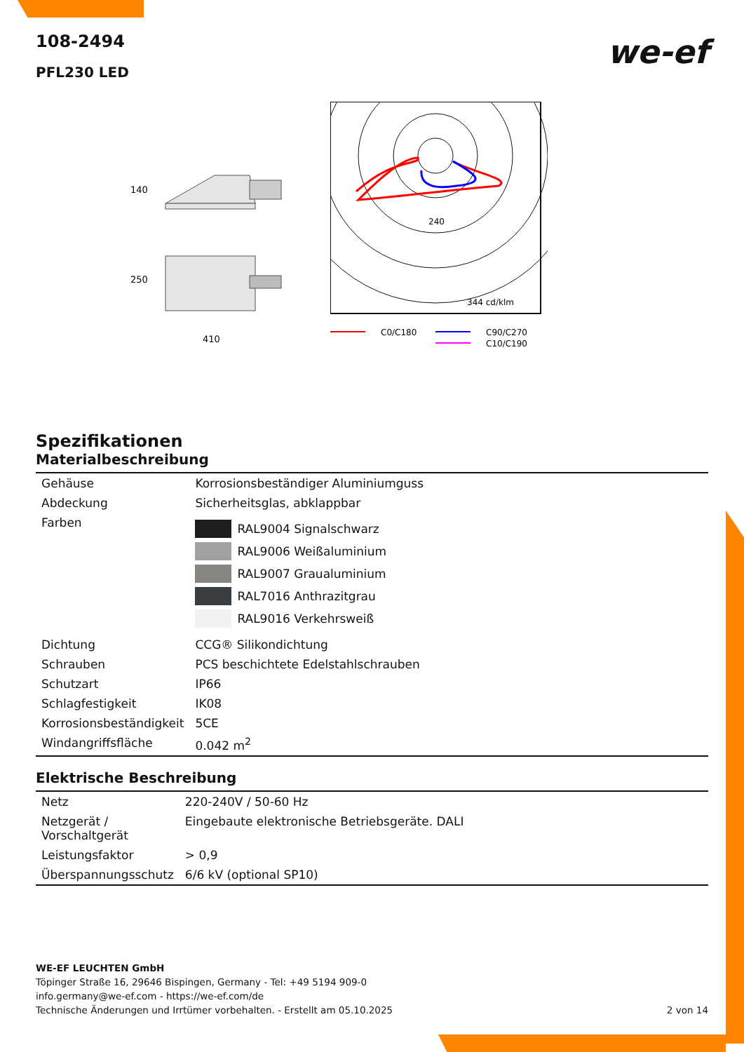108-2494
PFL230 LED
we-ef
140
250
410
344 cd/klm
240
C0/C180
C90/C270
C10/C190
Spezifikationen
Materialbeschreibung
| Gehäuse | Korrosionsbeständiger Aluminiumguss |
| Abdeckung | Sicherheitsglas, abklappbar |
| Farben | RAL9004 Signalschwarz RAL9006 Weißaluminium RAL9007 Graualuminium RAL7016 Anthrazitgrau RAL9016 Verkehrsweiß |
| Dichtung | CCG® Silikondichtung |
| Schrauben | PCS beschichtete Edelstahlschrauben |
| Schutzart | IP66 |
| Schlagfestigkeit | IK08 |
| Korrosionsbeständigkeit | 5CE |
| Windangriffsfläche | 0.042 m<sup>2</sup> |
Elektrische Beschreibung
| Netz | 220-240V / 50-60 Hz |
| Netzgerät / Vorschaltgerät | Eingebaute elektronische Betriebsgeräte. DALI |
| Leistungsfaktor | > 0,9 |
| Überspannungsschutz | 6/6 kV (optional SP10) |
WE-EF LEUCHTEN GmbH
Töpinger Straße 16, 29646 Bispingen, Germany - Tel: +49 5194 909-0
info.germany@we-ef.com - https://we-ef.com/de
Technische Änderungen und Irrtümer vorbehalten. - Erstellt am 05.10.2025 2 von 14